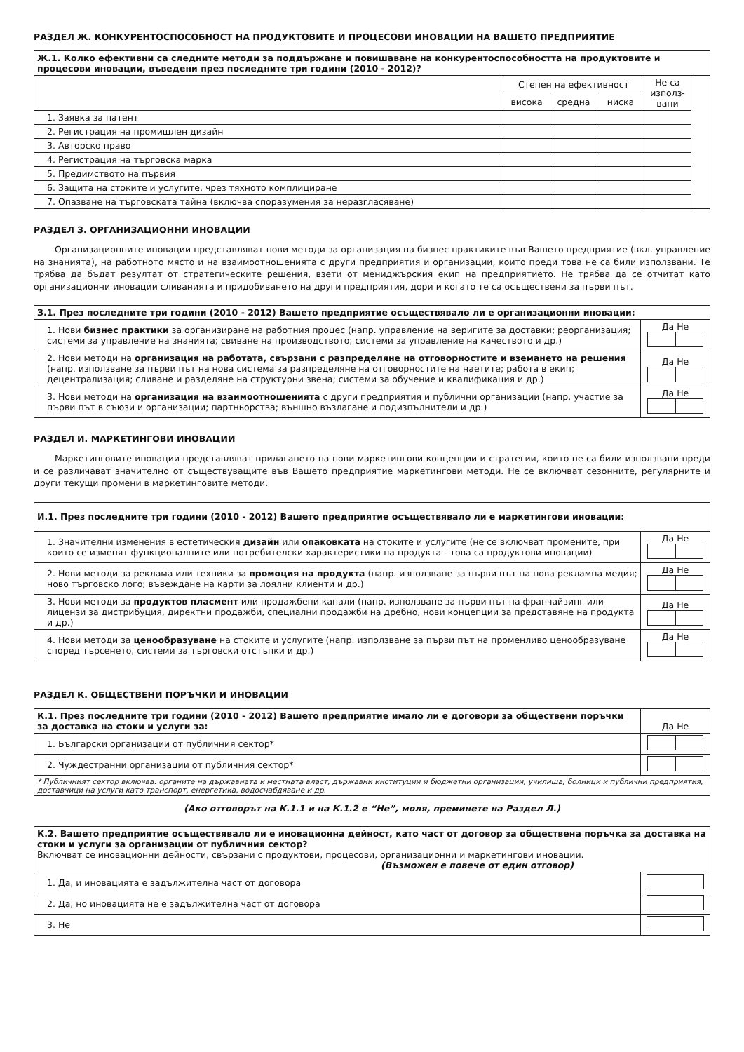РАЗДЕЛ Ж. КОНКУРЕНТОСПОСОБНОСТ НА ПРОДУКТОВИТЕ И ПРОЦЕСОВИ ИНОВАЦИИ НА ВАШЕТО ПРЕДПРИЯТИЕ
| Ж.1. Колко ефективни са следните методи за поддържане и повишаване на конкурентоспособността на продуктовите и процесови иновации, въведени през последните три години (2010 - 2012)? | | | | | |
| | Степен на ефективност | | | Не са използ-вани | |
| | висока | средна | ниска | | |
| 1. Заявка за патент | | | | | |
| 2. Регистрация на промишлен дизайн | | | | | |
| 3. Авторско право | | | | | |
| 4. Регистрация на търговска марка | | | | | |
| 5. Предимството на първия | | | | | |
| 6. Защита на стоките и услугите, чрез тяхното комплициране | | | | | |
| 7. Опазване на търговската тайна (включва споразумения за неразгласяване) | | | | | |
РАЗДЕЛ З. ОРГАНИЗАЦИОННИ ИНОВАЦИИ
Организационните иновации представляват нови методи за организация на бизнес практиките във Вашето предприятие (вкл. управление на знанията), на работното място и на взаимоотношенията с други предприятия и организации, които преди това не са били използвани. Те трябва да бъдат резултат от стратегическите решения, взети от мениджърския екип на предприятието. Не трябва да се отчитат като организационни иновации сливанията и придобиването на други предприятия, дори и когато те са осъществени за първи път.
| З.1. През последните три години (2010 - 2012) Вашето предприятие осъществявало ли е организационни иновации: | |
| 1. Нови бизнес практики за организиране на работния процес (напр. управление на веригите за доставки; реорганизация; системи за управление на знанията; свиване на производството; системи за управление на качеството и др.) | Да Не |
| 2. Нови методи на организация на работата, свързани с разпределяне на отговорностите и вземането на решения (напр. използване за първи път на нова система за разпределяне на отговорностите на наетите; работа в екип; децентрализация; сливане и разделяне на структурни звена; системи за обучение и квалификация и др.) | Да Не |
| 3. Нови методи на организация на взаимоотношенията с други предприятия и публични организации (напр. участие за първи път в съюзи и организации; партньорства; външно възлагане и подизпълнители и др.) | Да Не |
РАЗДЕЛ И. МАРКЕТИНГОВИ ИНОВАЦИИ
Маркетинговите иновации представляват прилагането на нови маркетингови концепции и стратегии, които не са били използвани преди и се различават значително от съществуващите във Вашето предприятие маркетингови методи. Не се включват сезонните, регулярните и други текущи промени в маркетинговите методи.
| И.1. През последните три години (2010 - 2012) Вашето предприятие осъществявало ли е маркетингови иновации: | |
| 1. Значителни изменения в естетическия дизайн или опаковката на стоките и услугите (не се включват промените, при които се изменят функционалните или потребителски характеристики на продукта - това са продуктови иновации) | Да Не |
| 2. Нови методи за реклама или техники за промоция на продукта (напр. използване за първи път на нова рекламна медия; ново търговско лого; въвеждане на карти за лоялни клиенти и др.) | Да Не |
| 3. Нови методи за продуктов пласмент или продажбени канали (напр. използване за първи път на франчайзинг или лицензи за дистрибуция, директни продажби, специални продажби на дребно, нови концепции за представяне на продукта и др.) | Да Не |
| 4. Нови методи за ценообразуване на стоките и услугите (напр. използване за първи път на променливо ценообразуване според търсенето, системи за търговски отстъпки и др.) | Да Не |
РАЗДЕЛ К. ОБЩЕСТВЕНИ ПОРЪЧКИ И ИНОВАЦИИ
| К.1. През последните три години (2010 - 2012) Вашето предприятие имало ли е договори за обществени поръчки за доставка на стоки и услуги за: | Да Не |
| 1. Български организации от публичния сектор* | |
| 2. Чуждестранни организации от публичния сектор* | |
| * Публичният сектор включва: органите на държавната и местната власт, държавни институции и бюджетни организации, училища, болници и публични предприятия, доставчици на услуги като транспорт, енергетика, водоснабдяване и др. | |
(Ако отговорът на К.1.1 и на К.1.2 е “Не”, моля, преминете на Раздел Л.)
| К.2. Вашето предприятие осъществявало ли е иновационна дейност, като част от договор за обществена поръчка за доставка на стоки и услуги за организации от публичния сектор? Включват се иновационни дейности, свързани с продуктови, процесови, организационни и маркетингови иновации. (Възможен е повече от един отговор) | |
| 1. Да, и иновацията е задължителна част от договора | |
| 2. Да, но иновацията не е задължителна част от договора | |
| 3. Не | |